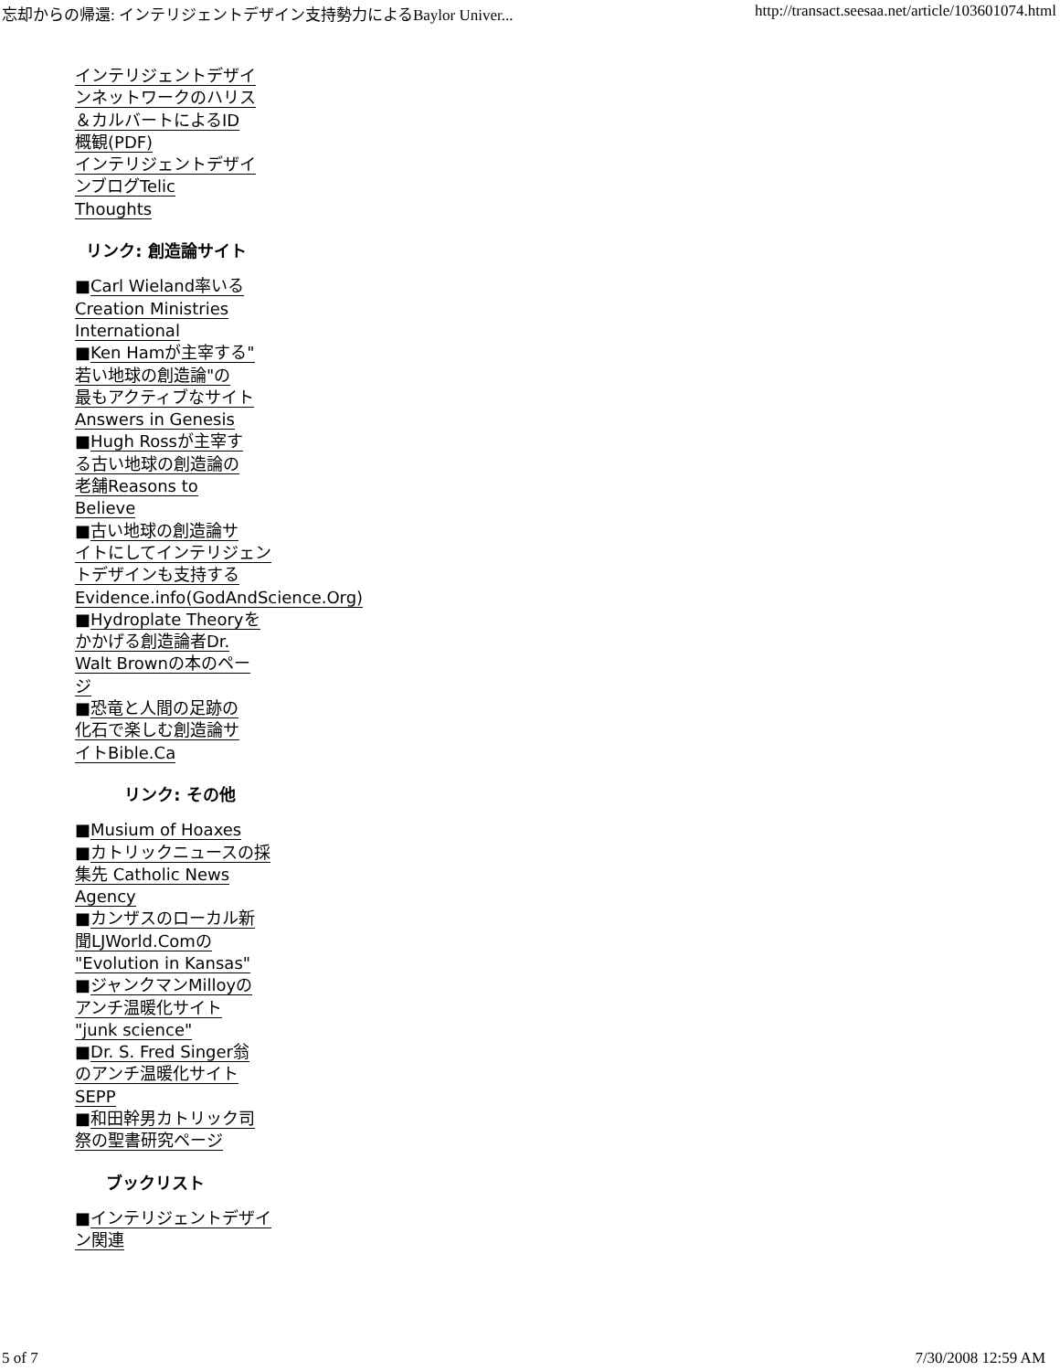忘却からの帰還: インテリジェントデザイン支持勢力によるBaylor Univer... http://transact.seesaa.net/article/103601074.html
インテリジェントデザイ
ンネットワークのハリス
＆カルバートによるID
概観(PDF)
インテリジェントデザイ
ンブログTelic
Thoughts
リンク: 創造論サイト
■Carl Wieland率いる
Creation Ministries
International
■Ken Hamが主宰する"
若い地球の創造論"の
最もアクティブなサイト
Answers in Genesis
■Hugh Rossが主宰す
る古い地球の創造論の
老舗Reasons to
Believe
■古い地球の創造論サ
イトにしてインテリジェン
トデザインも支持する
Evidence.info(GodAndScience.Org)
■Hydroplate Theoryを
かかげる創造論者Dr.
Walt Brownの本のペー
ジ
■恐竜と人間の足跡の
化石で楽しむ創造論サ
イトBible.Ca
リンク: その他
■Musium of Hoaxes
■カトリックニュースの採
集先 Catholic News
Agency
■カンザスのローカル新
聞LJWorld.Comの
"Evolution in Kansas"
■ジャンクマンMilloyの
アンチ温暖化サイト
"junk science"
■Dr. S. Fred Singer翁
のアンチ温暖化サイト
SEPP
■和田幹男カトリック司
祭の聖書研究ページ
ブックリスト
■インテリジェントデザイ
ン関連
5 of 7 7/30/2008 12:59 AM